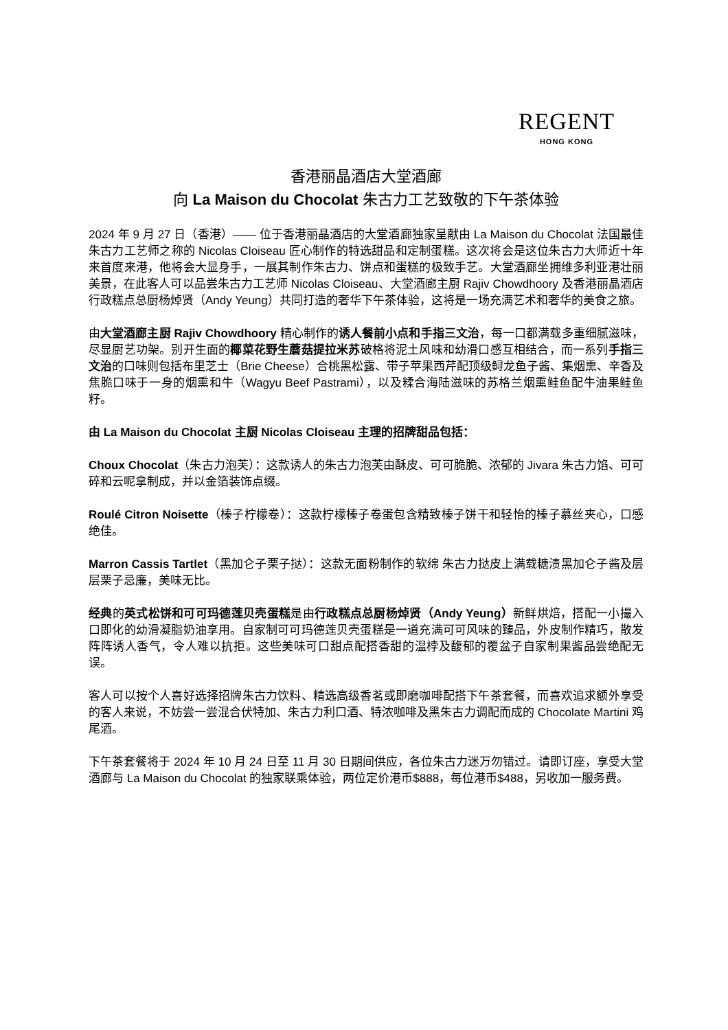REGENT
HONG KONG
香港丽晶酒店大堂酒廊
向 La Maison du Chocolat 朱古力工艺致敬的下午茶体验
2024 年 9 月 27 日（香港）—— 位于香港丽晶酒店的大堂酒廊独家呈献由 La Maison du Chocolat 法国最佳朱古力工艺师之称的 Nicolas Cloiseau 匠心制作的特选甜品和定制蛋糕。这次将会是这位朱古力大师近十年来首度来港，他将会大显身手，一展其制作朱古力、饼点和蛋糕的极致手艺。大堂酒廊坐拥维多利亚港壮丽美景，在此客人可以品尝朱古力工艺师 Nicolas Cloiseau、大堂酒廊主厨 Rajiv Chowdhoory 及香港丽晶酒店行政糕点总厨杨焯贤（Andy Yeung）共同打造的奢华下午茶体验，这将是一场充满艺术和奢华的美食之旅。
由大堂酒廊主厨 Rajiv Chowdhoory 精心制作的诱人餐前小点和手指三文治，每一口都满载多重细腻滋味，尽显厨艺功架。别开生面的椰菜花野生蘑菇提拉米苏破格将泥土风味和幼滑口感互相结合，而一系列手指三文治的口味则包括布里芝士（Brie Cheese）合桃黑松露、带子苹果西芹配顶级鲟龙鱼子酱、集烟熏、辛香及焦脆口味于一身的烟熏和牛（Wagyu Beef Pastrami），以及糅合海陆滋味的苏格兰烟熏鲑鱼配牛油果鲑鱼籽。
由 La Maison du Chocolat 主厨 Nicolas Cloiseau 主理的招牌甜品包括：
Choux Chocolat（朱古力泡芙）：这款诱人的朱古力泡芙由酥皮、可可脆脆、浓郁的 Jivara 朱古力馅、可可碎和云呢拿制成，并以金箔装饰点缀。
Roulé Citron Noisette（榛子柠檬卷）：这款柠檬榛子卷蛋包含精致榛子饼干和轻怡的榛子慕丝夹心，口感绝佳。
Marron Cassis Tartlet（黑加仑子栗子挞）：这款无面粉制作的软绵 朱古力挞皮上满载糖渍黑加仑子酱及层层栗子忌廉，美味无比。
经典的英式松饼和可可玛德莲贝壳蛋糕是由行政糕点总厨杨焯贤（Andy Yeung）新鲜烘焙，搭配一小撮入口即化的幼滑凝脂奶油享用。自家制可可玛德莲贝壳蛋糕是一道充满可可风味的臻品，外皮制作精巧，散发阵阵诱人香气，令人难以抗拒。这些美味可口甜点配搭香甜的温桲及馥郁的覆盆子自家制果酱品尝绝配无误。
客人可以按个人喜好选择招牌朱古力饮料、精选高级香茗或即磨咖啡配搭下午茶套餐，而喜欢追求额外享受的客人来说，不妨尝一尝混合伏特加、朱古力利口酒、特浓咖啡及黑朱古力调配而成的 Chocolate Martini 鸡尾酒。
下午茶套餐将于 2024 年 10 月 24 日至 11 月 30 日期间供应，各位朱古力迷万勿错过。请即订座，享受大堂酒廊与 La Maison du Chocolat 的独家联乘体验，两位定价港币$888，每位港币$488，另收加一服务费。